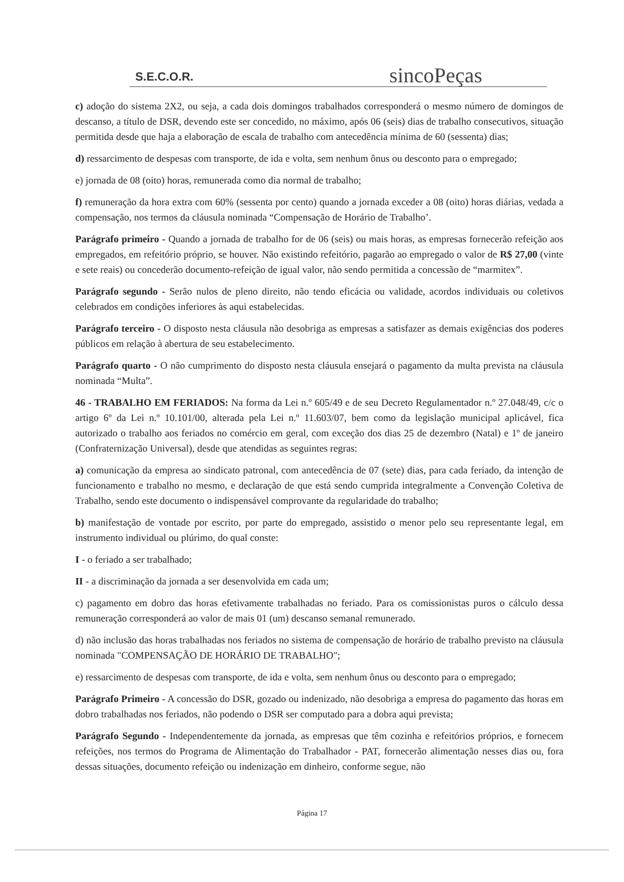S.E.C.O.R.
sincoPeças
c) adoção do sistema 2X2, ou seja, a cada dois domingos trabalhados corresponderá o mesmo número de domingos de descanso, a título de DSR, devendo este ser concedido, no máximo, após 06 (seis) dias de trabalho consecutivos, situação permitida desde que haja a elaboração de escala de trabalho com antecedência mínima de 60 (sessenta) dias;
d) ressarcimento de despesas com transporte, de ida e volta, sem nenhum ônus ou desconto para o empregado;
e) jornada de 08 (oito) horas, remunerada como dia normal de trabalho;
f) remuneração da hora extra com 60% (sessenta por cento) quando a jornada exceder a 08 (oito) horas diárias, vedada a compensação, nos termos da cláusula nominada “Compensação de Horário de Trabalho’.
Parágrafo primeiro - Quando a jornada de trabalho for de 06 (seis) ou mais horas, as empresas fornecerão refeição aos empregados, em refeitório próprio, se houver. Não existindo refeitório, pagarão ao empregado o valor de R$ 27,00 (vinte e sete reais) ou concederão documento-refeição de igual valor, não sendo permitida a concessão de “marmitex”.
Parágrafo segundo - Serão nulos de pleno direito, não tendo eficácia ou validade, acordos individuais ou coletivos celebrados em condições inferiores às aqui estabelecidas.
Parágrafo terceiro - O disposto nesta cláusula não desobriga as empresas a satisfazer as demais exigências dos poderes públicos em relação à abertura de seu estabelecimento.
Parágrafo quarto - O não cumprimento do disposto nesta cláusula ensejará o pagamento da multa prevista na cláusula nominada “Multa”.
46 - TRABALHO EM FERIADOS: Na forma da Lei n.º 605/49 e de seu Decreto Regulamentador n.º 27.048/49, c/c o artigo 6º da Lei n.º 10.101/00, alterada pela Lei n.º 11.603/07, bem como da legislação municipal aplicável, fica autorizado o trabalho aos feriados no comércio em geral, com exceção dos dias 25 de dezembro (Natal) e 1º de janeiro (Confraternização Universal), desde que atendidas as seguintes regras:
a) comunicação da empresa ao sindicato patronal, com antecedência de 07 (sete) dias, para cada feriado, da intenção de funcionamento e trabalho no mesmo, e declaração de que está sendo cumprida integralmente a Convenção Coletiva de Trabalho, sendo este documento o indispensável comprovante da regularidade do trabalho;
b) manifestação de vontade por escrito, por parte do empregado, assistido o menor pelo seu representante legal, em instrumento individual ou plúrimo, do qual conste:
I - o feriado a ser trabalhado;
II - a discriminação da jornada a ser desenvolvida em cada um;
c) pagamento em dobro das horas efetivamente trabalhadas no feriado. Para os comissionistas puros o cálculo dessa remuneração corresponderá ao valor de mais 01 (um) descanso semanal remunerado.
d) não inclusão das horas trabalhadas nos feriados no sistema de compensação de horário de trabalho previsto na cláusula nominada "COMPENSAÇÃO DE HORÁRIO DE TRABALHO";
e) ressarcimento de despesas com transporte, de ida e volta, sem nenhum ônus ou desconto para o empregado;
Parágrafo Primeiro - A concessão do DSR, gozado ou indenizado, não desobriga a empresa do pagamento das horas em dobro trabalhadas nos feriados, não podendo o DSR ser computado para a dobra aqui prevista;
Parágrafo Segundo - Independentemente da jornada, as empresas que têm cozinha e refeitórios próprios, e fornecem refeições, nos termos do Programa de Alimentação do Trabalhador - PAT, fornecerão alimentação nesses dias ou, fora dessas situações, documento refeição ou indenização em dinheiro, conforme segue, não
Página 17